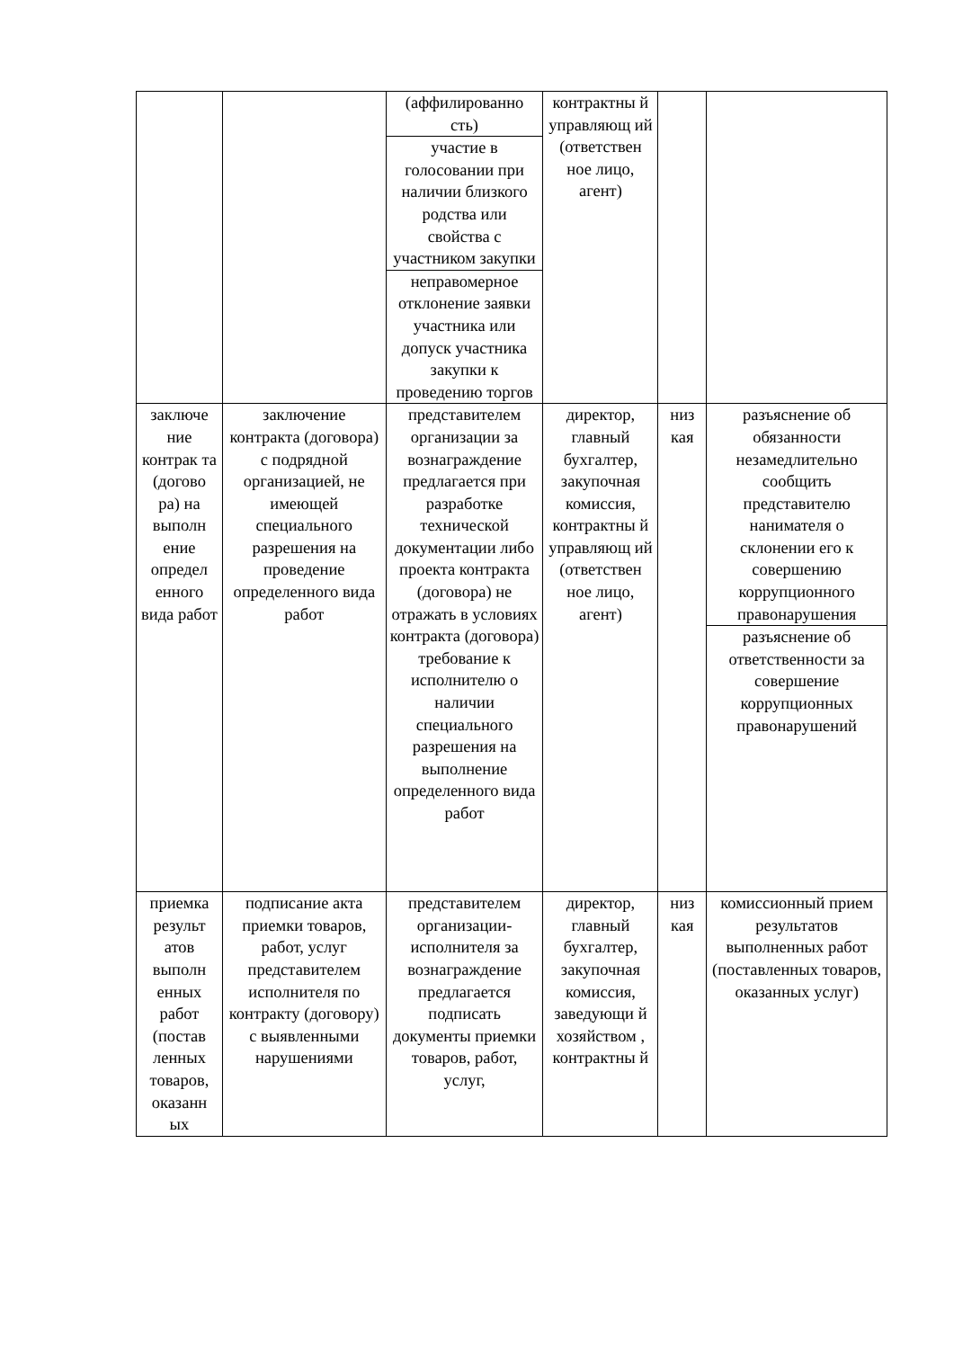| | | (аффилированно сть) | контрактны й управляющ ий (ответствен ное лицо, агент) | | |
| | | участие в голосовании при наличии близкого родства или свойства с участником закупки | | | |
| | | неправомерное отклонение заявки участника или допуск участника закупки к проведению торгов | | | |
| заключе ние контрак та (догово ра) на выполн ение определ енного вида работ | заключение контракта (договора) с подрядной организацией, не имеющей специального разрешения на проведение определенного вида работ | представителем организации за вознаграждение предлагается при разработке технической документации либо проекта контракта (договора) не отражать в условиях контракта (договора) требование к исполнителю о наличии специального разрешения на выполнение определенного вида работ | директор, главный бухгалтер, закупочная комиссия, контрактны й управляющ ий (ответствен ное лицо, агент) | низ кая | разъяснение об обязанности незамедлительно сообщить представителю нанимателя о склонении его к совершению коррупционного правонарушения |
| | | | | | разъяснение об ответственности за совершение коррупционных правонарушений |
| приемка результ атов выполн енных работ (постав ленных товаров, оказанн ых | подписание акта приемки товаров, работ, услуг представителем исполнителя по контракту (договору) с выявленными нарушениями | представителем организации-исполнителя за вознаграждение предлагается подписать документы приемки товаров, работ, услуг, | директор, главный бухгалтер, закупочная комиссия, заведующи й хозяйством , контрактны й | низ кая | комиссионный прием результатов выполненных работ (поставленных товаров, оказанных услуг) |